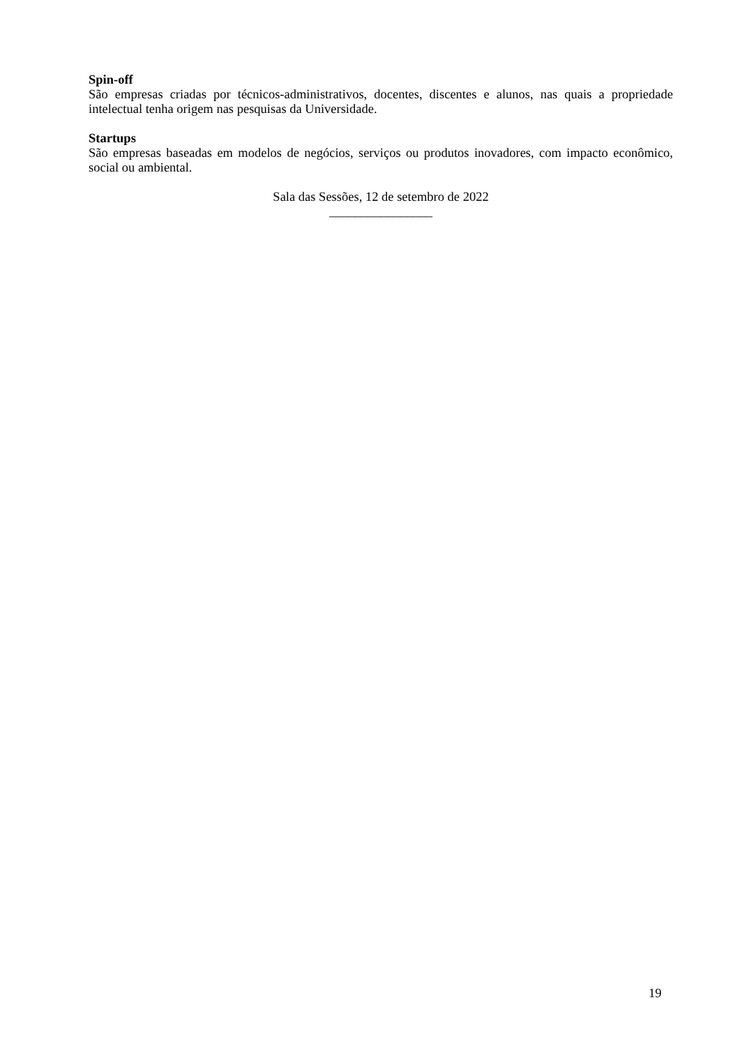Spin-off
São empresas criadas por técnicos-administrativos, docentes, discentes e alunos, nas quais a propriedade intelectual tenha origem nas pesquisas da Universidade.
Startups
São empresas baseadas em modelos de negócios, serviços ou produtos inovadores, com impacto econômico, social ou ambiental.
Sala das Sessões, 12 de setembro de 2022
________________
19